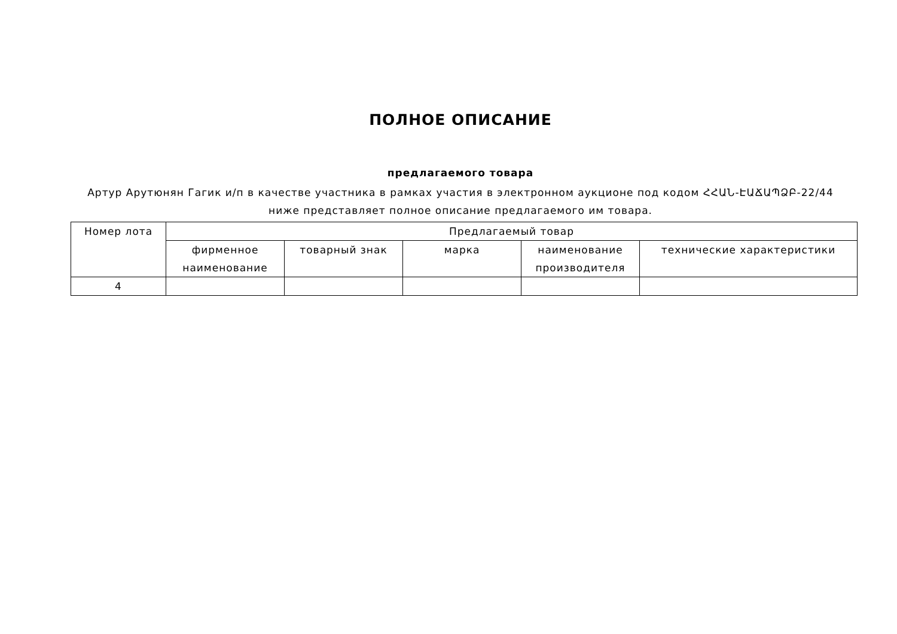ПОЛНОЕ ОПИСАНИЕ
предлагаемого товара
Артур Арутюнян Гагик и/п в качестве участника в рамках участия в электронном аукционе под кодом ՀՀԱՆ-ԷԱՃԱՊՁԲ-22/44
ниже представляет полное описание предлагаемого им товара.
| Номер лота | Предлагаемый товар | | | | |
| --- | --- | --- | --- | --- | --- |
| | фирменное наименование | товарный знак | марка | наименование производителя | технические характеристики |
| 4 | | | | | |